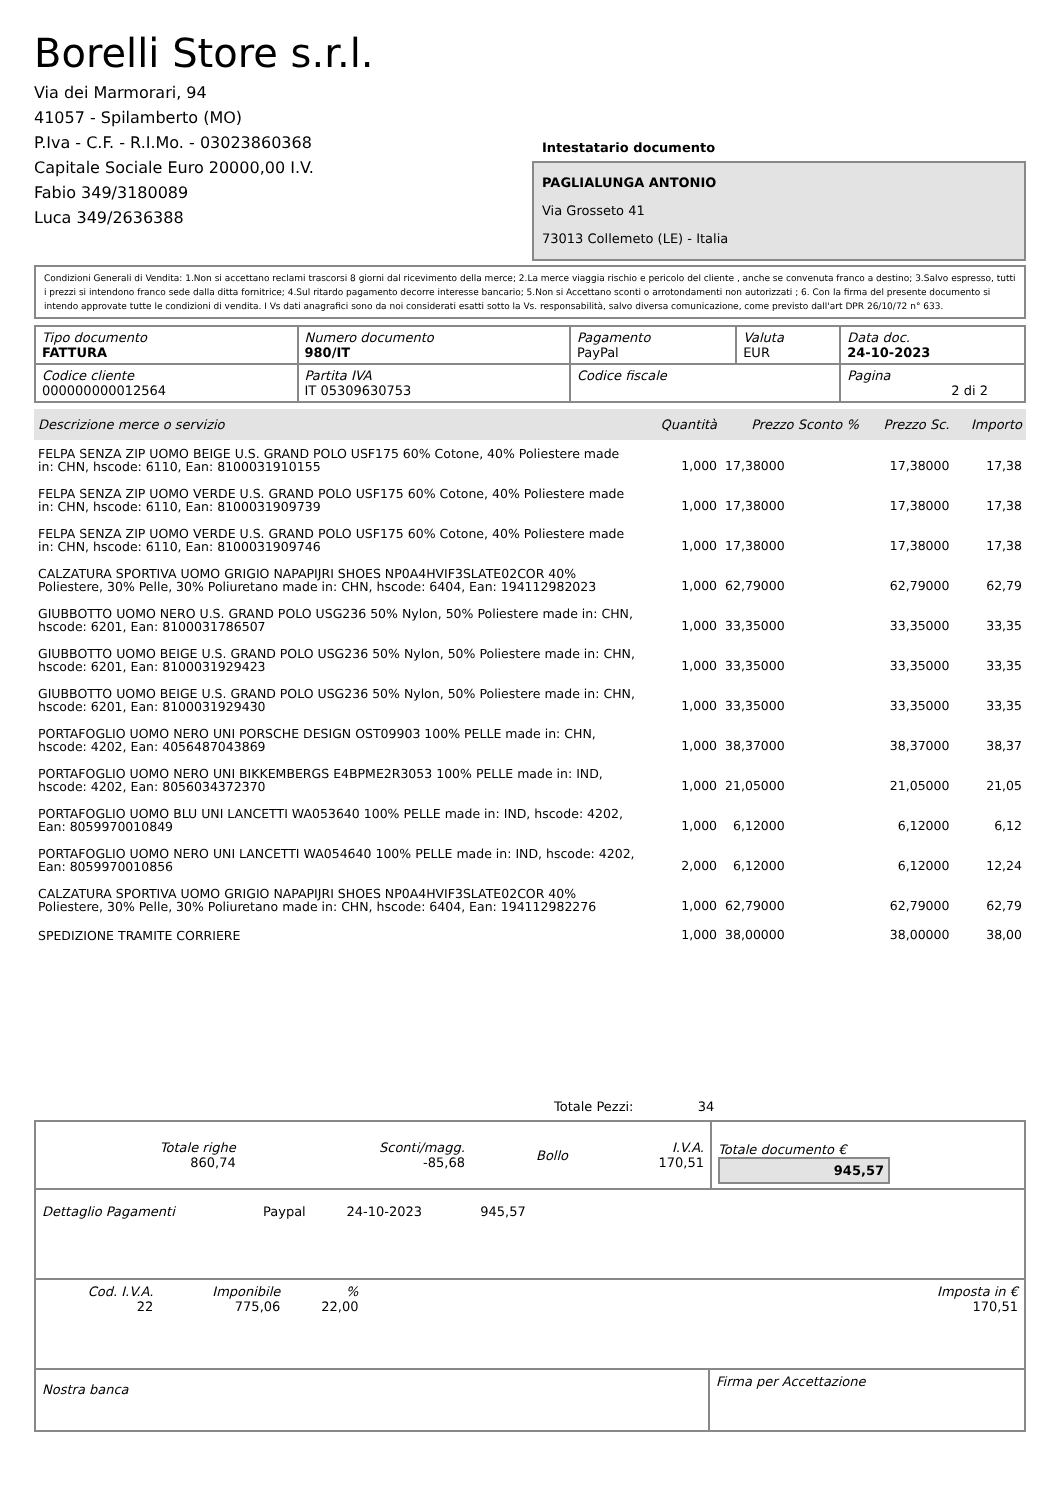Borelli Store s.r.l.
Via dei Marmorari, 94
41057 - Spilamberto (MO)
P.Iva - C.F. - R.I.Mo. - 03023860368
Capitale Sociale Euro 20000,00 I.V.
Fabio 349/3180089
Luca 349/2636388
Intestatario documento
PAGLIALUNGA ANTONIO
Via Grosseto 41
73013 Collemeto (LE) - Italia
Condizioni Generali di Vendita: 1.Non si accettano reclami trascorsi 8 giorni dal ricevimento della merce; 2.La merce viaggia rischio e pericolo del cliente , anche se convenuta franco a destino; 3.Salvo espresso, tutti i prezzi si intendono franco sede dalla ditta fornitrice; 4.Sul ritardo pagamento decorre interesse bancario; 5.Non si Accettano sconti o arrotondamenti non autorizzati ; 6. Con la firma del presente documento si intendo approvate tutte le condizioni di vendita. I Vs dati anagrafici sono da noi considerati esatti sotto la Vs. responsabilità, salvo diversa comunicazione, come previsto dall'art DPR 26/10/72 n° 633.
| Tipo documento FATTURA | Numero documento 980/IT | Pagamento PayPal | Valuta EUR | Data doc. 24-10-2023 |
| Codice cliente 000000000012564 | Partita IVA IT 05309630753 | Codice fiscale | | Pagina 2 di 2 |
| Descrizione merce o servizio | Quantità | Prezzo Sconto % | Prezzo Sc. | Importo |
| --- | --- | --- | --- | --- |
| FELPA SENZA ZIP UOMO BEIGE U.S. GRAND POLO USF175 60% Cotone, 40% Poliestere made in: CHN, hscode: 6110, Ean: 8100031910155 | 1,000 | 17,38000 | 17,38000 | 17,38 |
| FELPA SENZA ZIP UOMO VERDE U.S. GRAND POLO USF175 60% Cotone, 40% Poliestere made in: CHN, hscode: 6110, Ean: 8100031909739 | 1,000 | 17,38000 | 17,38000 | 17,38 |
| FELPA SENZA ZIP UOMO VERDE U.S. GRAND POLO USF175 60% Cotone, 40% Poliestere made in: CHN, hscode: 6110, Ean: 8100031909746 | 1,000 | 17,38000 | 17,38000 | 17,38 |
| CALZATURA SPORTIVA UOMO GRIGIO NAPAPIJRI SHOES NP0A4HVIF3SLATE02COR 40% Poliestere, 30% Pelle, 30% Poliuretano made in: CHN, hscode: 6404, Ean: 194112982023 | 1,000 | 62,79000 | 62,79000 | 62,79 |
| GIUBBOTTO UOMO NERO U.S. GRAND POLO USG236 50% Nylon, 50% Poliestere made in: CHN, hscode: 6201, Ean: 8100031786507 | 1,000 | 33,35000 | 33,35000 | 33,35 |
| GIUBBOTTO UOMO BEIGE U.S. GRAND POLO USG236 50% Nylon, 50% Poliestere made in: CHN, hscode: 6201, Ean: 8100031929423 | 1,000 | 33,35000 | 33,35000 | 33,35 |
| GIUBBOTTO UOMO BEIGE U.S. GRAND POLO USG236 50% Nylon, 50% Poliestere made in: CHN, hscode: 6201, Ean: 8100031929430 | 1,000 | 33,35000 | 33,35000 | 33,35 |
| PORTAFOGLIO UOMO NERO UNI PORSCHE DESIGN OST09903 100% PELLE made in: CHN, hscode: 4202, Ean: 4056487043869 | 1,000 | 38,37000 | 38,37000 | 38,37 |
| PORTAFOGLIO UOMO NERO UNI BIKKEMBERGS E4BPME2R3053 100% PELLE made in: IND, hscode: 4202, Ean: 8056034372370 | 1,000 | 21,05000 | 21,05000 | 21,05 |
| PORTAFOGLIO UOMO BLU UNI LANCETTI WA053640 100% PELLE made in: IND, hscode: 4202, Ean: 8059970010849 | 1,000 | 6,12000 | 6,12000 | 6,12 |
| PORTAFOGLIO UOMO NERO UNI LANCETTI WA054640 100% PELLE made in: IND, hscode: 4202, Ean: 8059970010856 | 2,000 | 6,12000 | 6,12000 | 12,24 |
| CALZATURA SPORTIVA UOMO GRIGIO NAPAPIJRI SHOES NP0A4HVIF3SLATE02COR 40% Poliestere, 30% Pelle, 30% Poliuretano made in: CHN, hscode: 6404, Ean: 194112982276 | 1,000 | 62,79000 | 62,79000 | 62,79 |
| SPEDIZIONE TRAMITE CORRIERE | 1,000 | 38,00000 | 38,00000 | 38,00 |
Totale Pezzi: 34
| Totale righe 860,74 | Sconti/magg. -85,68 | Bollo | I.V.A. 170,51 | Totale documento € 945,57 |
| Dettaglio Pagamenti | Paypal | 24-10-2023 | 945,57 | |
| Cod. I.V.A. 22 | Imponibile 775,06 | % 22,00 | | Imposta in € 170,51 |
| Nostra banca | Firma per Accettazione |